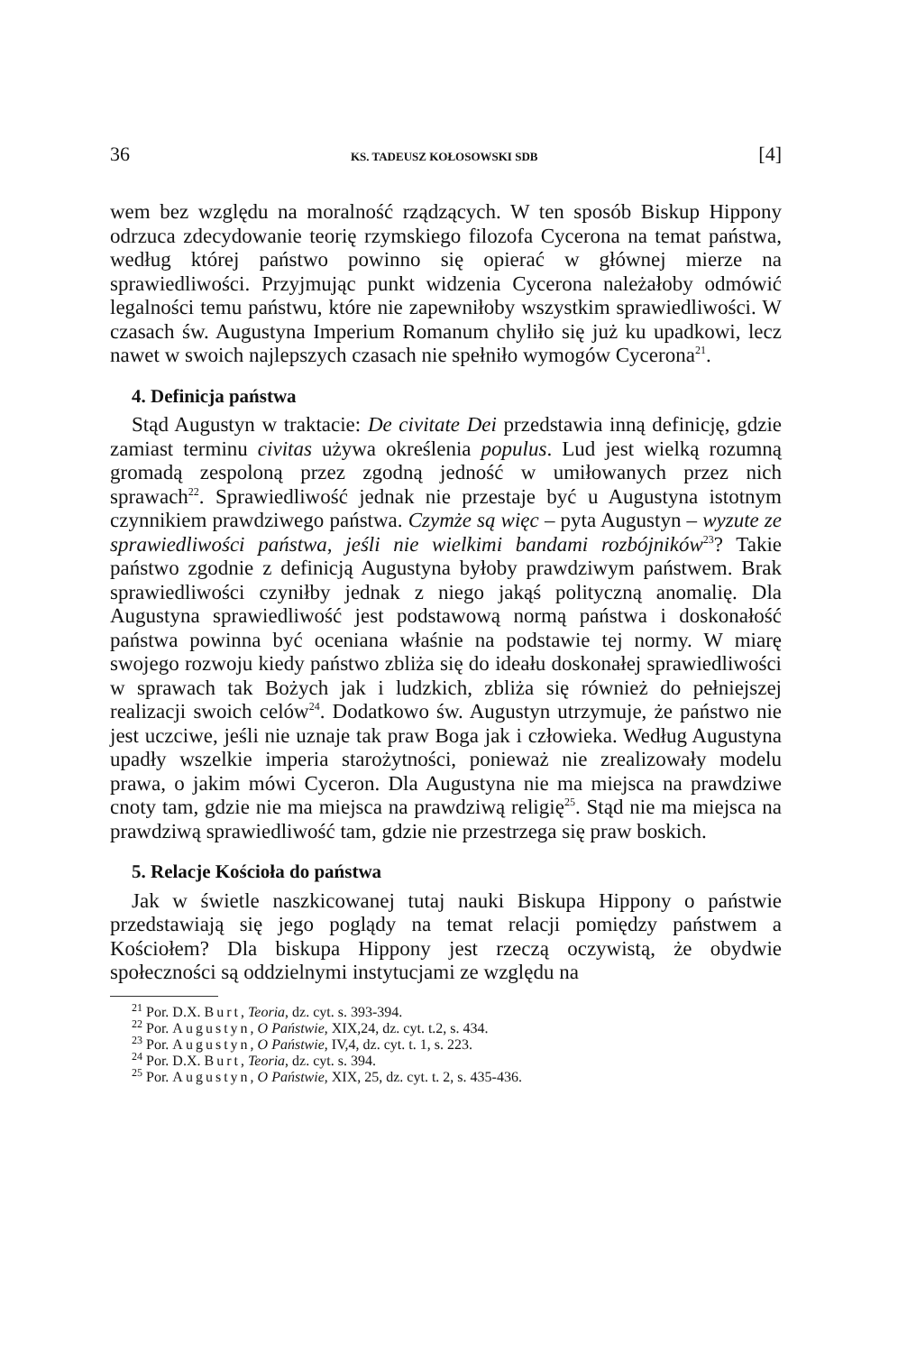36 KS. TADEUSZ KOŁOSOWSKI SDB [4]
wem bez względu na moralność rządzących. W ten sposób Biskup Hippony odrzuca zdecydowanie teorię rzymskiego filozofa Cycerona na temat państwa, według której państwo powinno się opierać w głównej mierze na sprawiedliwości. Przyjmując punkt widzenia Cycerona należałoby odmówić legalności temu państwu, które nie zapewniłoby wszystkim sprawiedliwości. W czasach św. Augustyna Imperium Romanum chyliło się już ku upadkowi, lecz nawet w swoich najlepszych czasach nie spełniło wymogów Cycerona<sup>21</sup>.
4. Definicja państwa
Stąd Augustyn w traktacie: De civitate Dei przedstawia inną definicję, gdzie zamiast terminu civitas używa określenia populus. Lud jest wielką rozumną gromadą zespoloną przez zgodną jedność w umiłowanych przez nich sprawach<sup>22</sup>. Sprawiedliwość jednak nie przestaje być u Augustyna istotnym czynnikiem prawdziwego państwa. Czymże są więc – pyta Augustyn – wyzute ze sprawiedliwości państwa, jeśli nie wielkimi bandami rozbójników<sup>23</sup>? Takie państwo zgodnie z definicją Augustyna byłoby prawdziwym państwem. Brak sprawiedliwości czyniłby jednak z niego jakąś polityczną anomalię. Dla Augustyna sprawiedliwość jest podstawową normą państwa i doskonałość państwa powinna być oceniana właśnie na podstawie tej normy. W miarę swojego rozwoju kiedy państwo zbliża się do ideału doskonałej sprawiedliwości w sprawach tak Bożych jak i ludzkich, zbliża się również do pełniejszej realizacji swoich celów<sup>24</sup>. Dodatkowo św. Augustyn utrzymuje, że państwo nie jest uczciwe, jeśli nie uznaje tak praw Boga jak i człowieka. Według Augustyna upadły wszelkie imperia starożytności, ponieważ nie zrealizowały modelu prawa, o jakim mówi Cyceron. Dla Augustyna nie ma miejsca na prawdziwe cnoty tam, gdzie nie ma miejsca na prawdziwą religię<sup>25</sup>. Stąd nie ma miejsca na prawdziwą sprawiedliwość tam, gdzie nie przestrzega się praw boskich.
5. Relacje Kościoła do państwa
Jak w świetle naszkicowanej tutaj nauki Biskupa Hippony o państwie przedstawiają się jego poglądy na temat relacji pomiędzy państwem a Kościołem? Dla biskupa Hippony jest rzeczą oczywistą, że obydwie społeczności są oddzielnymi instytucjami ze względu na
<sup>21</sup> Por. D.X. Burt, Teoria, dz. cyt. s. 393-394.
<sup>22</sup> Por. Augustyn, O Państwie, XIX,24, dz. cyt. t.2, s. 434.
<sup>23</sup> Por. Augustyn, O Państwie, IV,4, dz. cyt. t. 1, s. 223.
<sup>24</sup> Por. D.X. Burt, Teoria, dz. cyt. s. 394.
<sup>25</sup> Por. Augustyn, O Państwie, XIX, 25, dz. cyt. t. 2, s. 435-436.